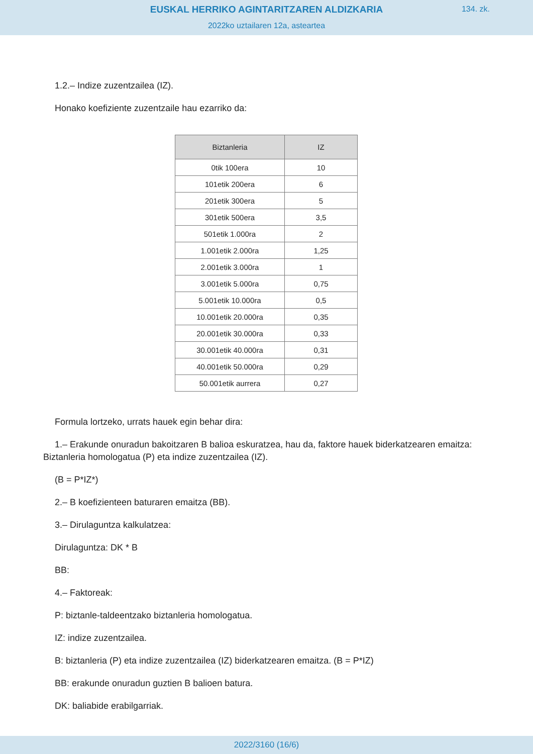EUSKAL HERRIKO AGINTARITZAREN ALDIZKARIA
134. zk.
2022ko uztailaren 12a, asteartea
1.2.– Indize zuzentzailea (IZ).
Honako koefiziente zuzentzaile hau ezarriko da:
| Biztanleria | IZ |
| --- | --- |
| 0tik 100era | 10 |
| 101etik 200era | 6 |
| 201etik 300era | 5 |
| 301etik 500era | 3,5 |
| 501etik 1.000ra | 2 |
| 1.001etik 2.000ra | 1,25 |
| 2.001etik 3.000ra | 1 |
| 3.001etik 5.000ra | 0,75 |
| 5.001etik 10.000ra | 0,5 |
| 10.001etik 20.000ra | 0,35 |
| 20.001etik 30.000ra | 0,33 |
| 30.001etik 40.000ra | 0,31 |
| 40.001etik 50.000ra | 0,29 |
| 50.001etik aurrera | 0,27 |
Formula lortzeko, urrats hauek egin behar dira:
1.– Erakunde onuradun bakoitzaren B balioa eskuratzea, hau da, faktore hauek biderkatzearen emaitza: Biztanleria homologatua (P) eta indize zuzentzailea (IZ).
(B = P*IZ*)
2.– B koefizienteen baturaren emaitza (BB).
3.– Dirulaguntza kalkulatzea:
Dirulaguntza: DK * B
BB:
4.– Faktoreak:
P: biztanle-taldeentzako biztanleria homologatua.
IZ: indize zuzentzailea.
B: biztanleria (P) eta indize zuzentzailea (IZ) biderkatzearen emaitza. (B = P*IZ)
BB: erakunde onuradun guztien B balioen batura.
DK: baliabide erabilgarriak.
2022/3160 (16/6)